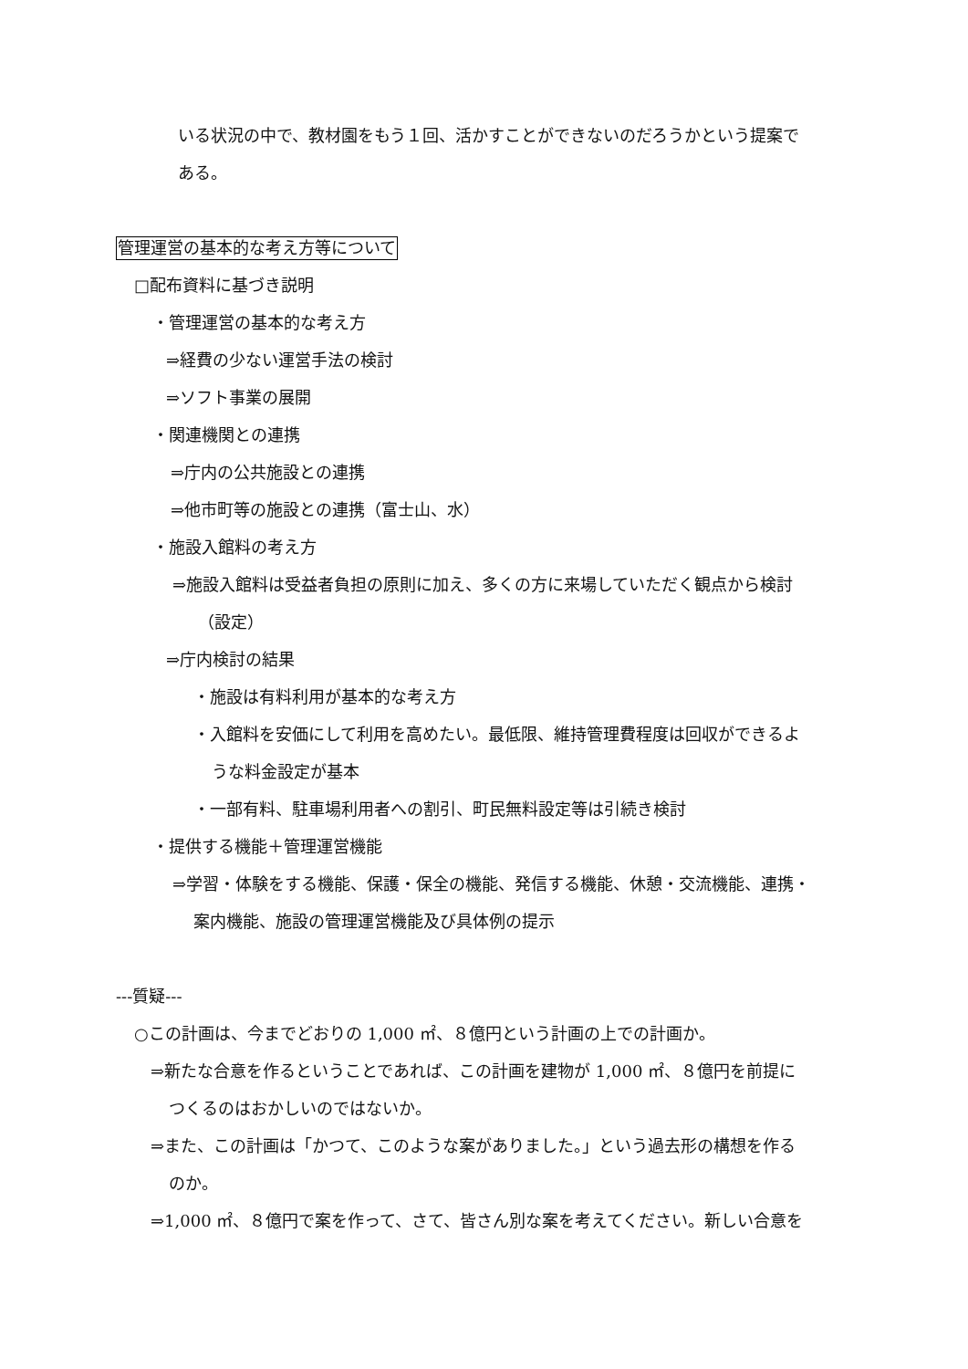いる状況の中で、教材園をもう１回、活かすことができないのだろうかという提案で
ある。
管理運営の基本的な考え方等について
□配布資料に基づき説明
・管理運営の基本的な考え方
⇒経費の少ない運営手法の検討
⇒ソフト事業の展開
・関連機関との連携
⇒庁内の公共施設との連携
⇒他市町等の施設との連携（富士山、水）
・施設入館料の考え方
⇒施設入館料は受益者負担の原則に加え、多くの方に来場していただく観点から検討
（設定）
⇒庁内検討の結果
・施設は有料利用が基本的な考え方
・入館料を安価にして利用を高めたい。最低限、維持管理費程度は回収ができるよ
うな料金設定が基本
・一部有料、駐車場利用者への割引、町民無料設定等は引続き検討
・提供する機能＋管理運営機能
⇒学習・体験をする機能、保護・保全の機能、発信する機能、休憩・交流機能、連携・
案内機能、施設の管理運営機能及び具体例の提示
---質疑---
○この計画は、今までどおりの 1,000 ㎡、８億円という計画の上での計画か。
⇒新たな合意を作るということであれば、この計画を建物が 1,000 ㎡、８億円を前提に
つくるのはおかしいのではないか。
⇒また、この計画は「かつて、このような案がありました。」という過去形の構想を作る
のか。
⇒1,000 ㎡、８億円で案を作って、さて、皆さん別な案を考えてください。新しい合意を